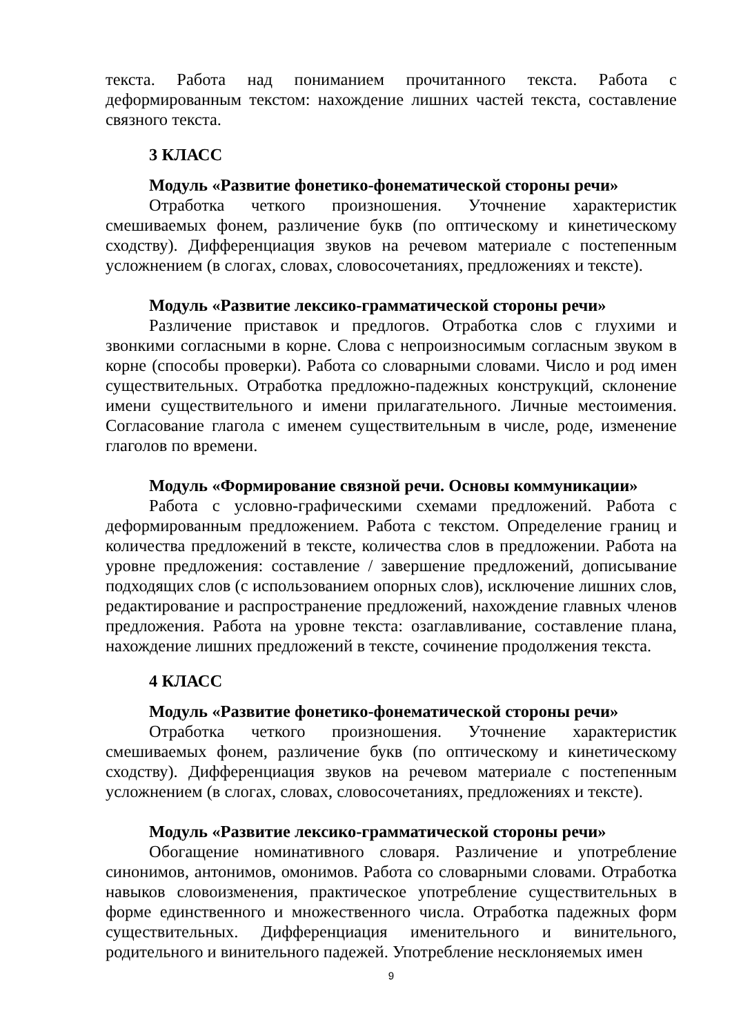текста. Работа над пониманием прочитанного текста. Работа с деформированным текстом: нахождение лишних частей текста, составление связного текста.
3 КЛАСС
Модуль «Развитие фонетико-фонематической стороны речи»
Отработка четкого произношения. Уточнение характеристик смешиваемых фонем, различение букв (по оптическому и кинетическому сходству). Дифференциация звуков на речевом материале с постепенным усложнением (в слогах, словах, словосочетаниях, предложениях и тексте).
Модуль «Развитие лексико-грамматической стороны речи»
Различение приставок и предлогов. Отработка слов с глухими и звонкими согласными в корне. Слова с непроизносимым согласным звуком в корне (способы проверки). Работа со словарными словами. Число и род имен существительных. Отработка предложно-падежных конструкций, склонение имени существительного и имени прилагательного. Личные местоимения. Согласование глагола с именем существительным в числе, роде, изменение глаголов по времени.
Модуль «Формирование связной речи. Основы коммуникации»
Работа с условно-графическими схемами предложений. Работа с деформированным предложением. Работа с текстом. Определение границ и количества предложений в тексте, количества слов в предложении. Работа на уровне предложения: составление / завершение предложений, дописывание подходящих слов (с использованием опорных слов), исключение лишних слов, редактирование и распространение предложений, нахождение главных членов предложения. Работа на уровне текста: озаглавливание, составление плана, нахождение лишних предложений в тексте, сочинение продолжения текста.
4 КЛАСС
Модуль «Развитие фонетико-фонематической стороны речи»
Отработка четкого произношения. Уточнение характеристик смешиваемых фонем, различение букв (по оптическому и кинетическому сходству). Дифференциация звуков на речевом материале с постепенным усложнением (в слогах, словах, словосочетаниях, предложениях и тексте).
Модуль «Развитие лексико-грамматической стороны речи»
Обогащение номинативного словаря. Различение и употребление синонимов, антонимов, омонимов. Работа со словарными словами. Отработка навыков словоизменения, практическое употребление существительных в форме единственного и множественного числа. Отработка падежных форм существительных. Дифференциация именительного и винительного, родительного и винительного падежей. Употребление несклоняемых имен
9